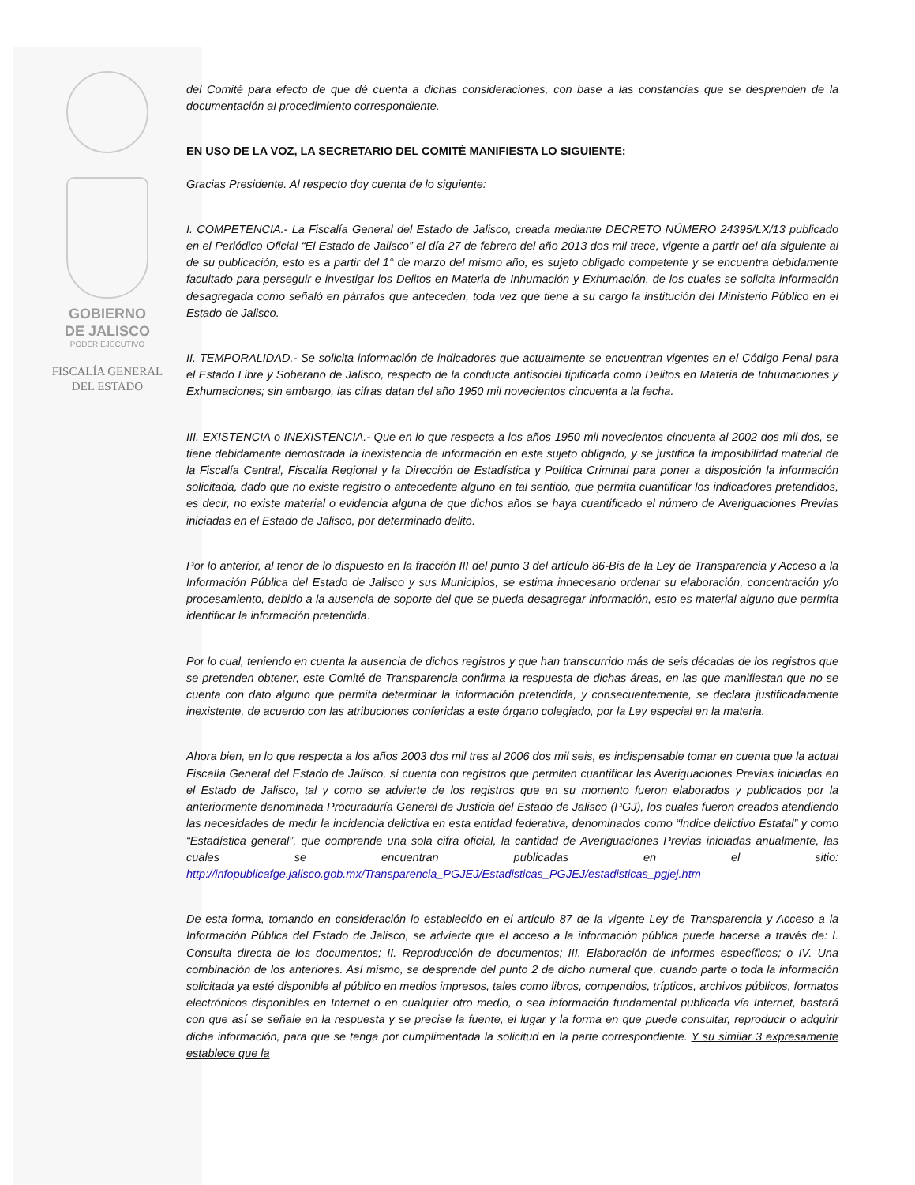GOBIERNO
DE JALISCO
PODER EJECUTIVO
FISCALÍA GENERAL
DEL ESTADO
del Comité para efecto de que dé cuenta a dichas consideraciones, con base a las constancias que se desprenden de la documentación al procedimiento correspondiente.
EN USO DE LA VOZ, LA SECRETARIO DEL COMITÉ MANIFIESTA LO SIGUIENTE:
Gracias Presidente. Al respecto doy cuenta de lo siguiente:
I. COMPETENCIA.- La Fiscalía General del Estado de Jalisco, creada mediante DECRETO NÚMERO 24395/LX/13 publicado en el Periódico Oficial “El Estado de Jalisco” el día 27 de febrero del año 2013 dos mil trece, vigente a partir del día siguiente al de su publicación, esto es a partir del 1° de marzo del mismo año, es sujeto obligado competente y se encuentra debidamente facultado para perseguir e investigar los Delitos en Materia de Inhumación y Exhumación, de los cuales se solicita información desagregada como señaló en párrafos que anteceden, toda vez que tiene a su cargo la institución del Ministerio Público en el Estado de Jalisco.
II. TEMPORALIDAD.- Se solicita información de indicadores que actualmente se encuentran vigentes en el Código Penal para el Estado Libre y Soberano de Jalisco, respecto de la conducta antisocial tipificada como Delitos en Materia de Inhumaciones y Exhumaciones; sin embargo, las cifras datan del año 1950 mil novecientos cincuenta a la fecha.
III. EXISTENCIA o INEXISTENCIA.- Que en lo que respecta a los años 1950 mil novecientos cincuenta al 2002 dos mil dos, se tiene debidamente demostrada la inexistencia de información en este sujeto obligado, y se justifica la imposibilidad material de la Fiscalía Central, Fiscalía Regional y la Dirección de Estadística y Política Criminal para poner a disposición la información solicitada, dado que no existe registro o antecedente alguno en tal sentido, que permita cuantificar los indicadores pretendidos, es decir, no existe material o evidencia alguna de que dichos años se haya cuantificado el número de Averiguaciones Previas iniciadas en el Estado de Jalisco, por determinado delito.
Por lo anterior, al tenor de lo dispuesto en la fracción III del punto 3 del artículo 86-Bis de la Ley de Transparencia y Acceso a la Información Pública del Estado de Jalisco y sus Municipios, se estima innecesario ordenar su elaboración, concentración y/o procesamiento, debido a la ausencia de soporte del que se pueda desagregar información, esto es material alguno que permita identificar la información pretendida.
Por lo cual, teniendo en cuenta la ausencia de dichos registros y que han transcurrido más de seis décadas de los registros que se pretenden obtener, este Comité de Transparencia confirma la respuesta de dichas áreas, en las que manifiestan que no se cuenta con dato alguno que permita determinar la información pretendida, y consecuentemente, se declara justificadamente inexistente, de acuerdo con las atribuciones conferidas a este órgano colegiado, por la Ley especial en la materia.
Ahora bien, en lo que respecta a los años 2003 dos mil tres al 2006 dos mil seis, es indispensable tomar en cuenta que la actual Fiscalía General del Estado de Jalisco, sí cuenta con registros que permiten cuantificar las Averiguaciones Previas iniciadas en el Estado de Jalisco, tal y como se advierte de los registros que en su momento fueron elaborados y publicados por la anteriormente denominada Procuraduría General de Justicia del Estado de Jalisco (PGJ), los cuales fueron creados atendiendo las necesidades de medir la incidencia delictiva en esta entidad federativa, denominados como “Índice delictivo Estatal” y como “Estadística general”, que comprende una sola cifra oficial, la cantidad de Averiguaciones Previas iniciadas anualmente, las cuales se encuentran publicadas en el sitio: http://infopublicafge.jalisco.gob.mx/Transparencia_PGJEJ/Estadisticas_PGJEJ/estadisticas_pgjej.htm
De esta forma, tomando en consideración lo establecido en el artículo 87 de la vigente Ley de Transparencia y Acceso a la Información Pública del Estado de Jalisco, se advierte que el acceso a la información pública puede hacerse a través de: I. Consulta directa de los documentos; II. Reproducción de documentos; III. Elaboración de informes específicos; o IV. Una combinación de los anteriores. Así mismo, se desprende del punto 2 de dicho numeral que, cuando parte o toda la información solicitada ya esté disponible al público en medios impresos, tales como libros, compendios, trípticos, archivos públicos, formatos electrónicos disponibles en Internet o en cualquier otro medio, o sea información fundamental publicada vía Internet, bastará con que así se señale en la respuesta y se precise la fuente, el lugar y la forma en que puede consultar, reproducir o adquirir dicha información, para que se tenga por cumplimentada la solicitud en la parte correspondiente. Y su similar 3 expresamente establece que la